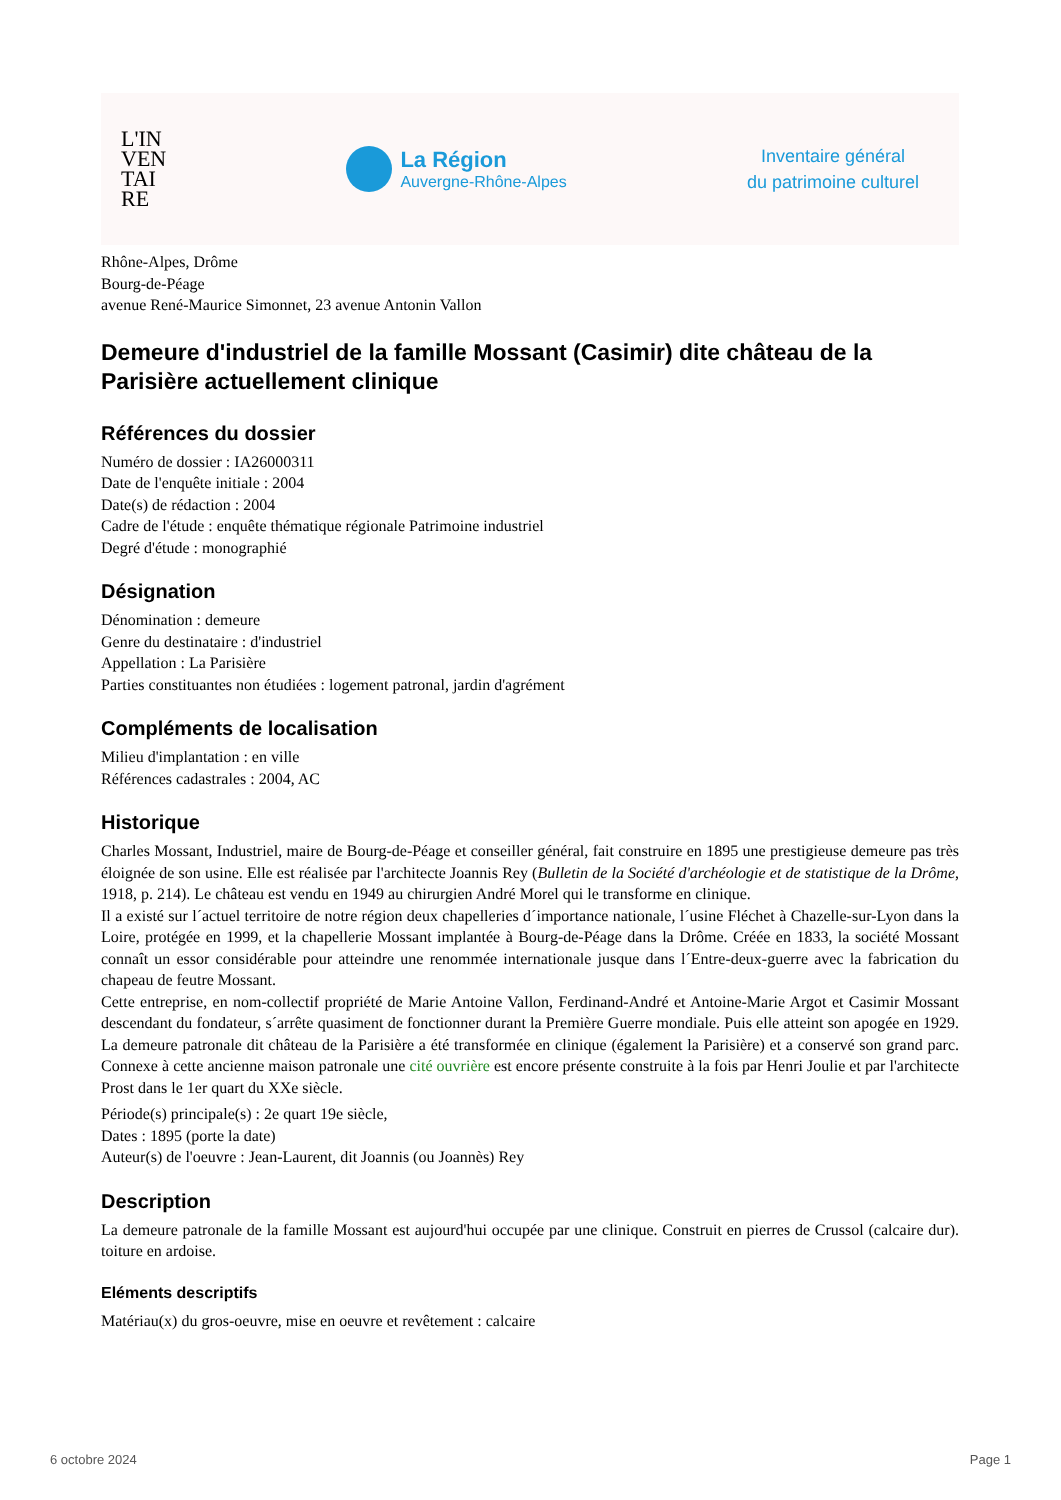L'IN
VEN
TAI
RE
La Région
Auvergne-Rhône-Alpes
Inventaire général
du patrimoine culturel
Rhône-Alpes, Drôme
Bourg-de-Péage
avenue René-Maurice Simonnet, 23 avenue Antonin Vallon
Demeure d'industriel de la famille Mossant (Casimir) dite château de la Parisière actuellement clinique
Références du dossier
Numéro de dossier : IA26000311
Date de l'enquête initiale : 2004
Date(s) de rédaction : 2004
Cadre de l'étude : enquête thématique régionale Patrimoine industriel
Degré d'étude : monographié
Désignation
Dénomination : demeure
Genre du destinataire : d'industriel
Appellation : La Parisière
Parties constituantes non étudiées : logement patronal, jardin d'agrément
Compléments de localisation
Milieu d'implantation : en ville
Références cadastrales : 2004, AC
Historique
Charles Mossant, Industriel, maire de Bourg-de-Péage et conseiller général, fait construire en 1895 une prestigieuse demeure pas très éloignée de son usine. Elle est réalisée par l'architecte Joannis Rey (Bulletin de la Société d'archéologie et de statistique de la Drôme, 1918, p. 214). Le château est vendu en 1949 au chirurgien André Morel qui le transforme en clinique.
Il a existé sur l´actuel territoire de notre région deux chapelleries d´importance nationale, l´usine Fléchet à Chazelle-sur-Lyon dans la Loire, protégée en 1999, et la chapellerie Mossant implantée à Bourg-de-Péage dans la Drôme. Créée en 1833, la société Mossant connaît un essor considérable pour atteindre une renommée internationale jusque dans l´Entre-deux-guerre avec la fabrication du chapeau de feutre Mossant.
Cette entreprise, en nom-collectif propriété de Marie Antoine Vallon, Ferdinand-André et Antoine-Marie Argot et Casimir Mossant descendant du fondateur, s´arrête quasiment de fonctionner durant la Première Guerre mondiale. Puis elle atteint son apogée en 1929. La demeure patronale dit château de la Parisière a été transformée en clinique (également la Parisière) et a conservé son grand parc. Connexe à cette ancienne maison patronale une cité ouvrière est encore présente construite à la fois par Henri Joulie et par l'architecte Prost dans le 1er quart du XXe siècle.
Période(s) principale(s) : 2e quart 19e siècle,
Dates : 1895 (porte la date)
Auteur(s) de l'oeuvre : Jean-Laurent, dit Joannis (ou Joannès) Rey
Description
La demeure patronale de la famille Mossant est aujourd'hui occupée par une clinique. Construit en pierres de Crussol (calcaire dur). toiture en ardoise.
Eléments descriptifs
Matériau(x) du gros-oeuvre, mise en oeuvre et revêtement : calcaire
6 octobre 2024 Page 1